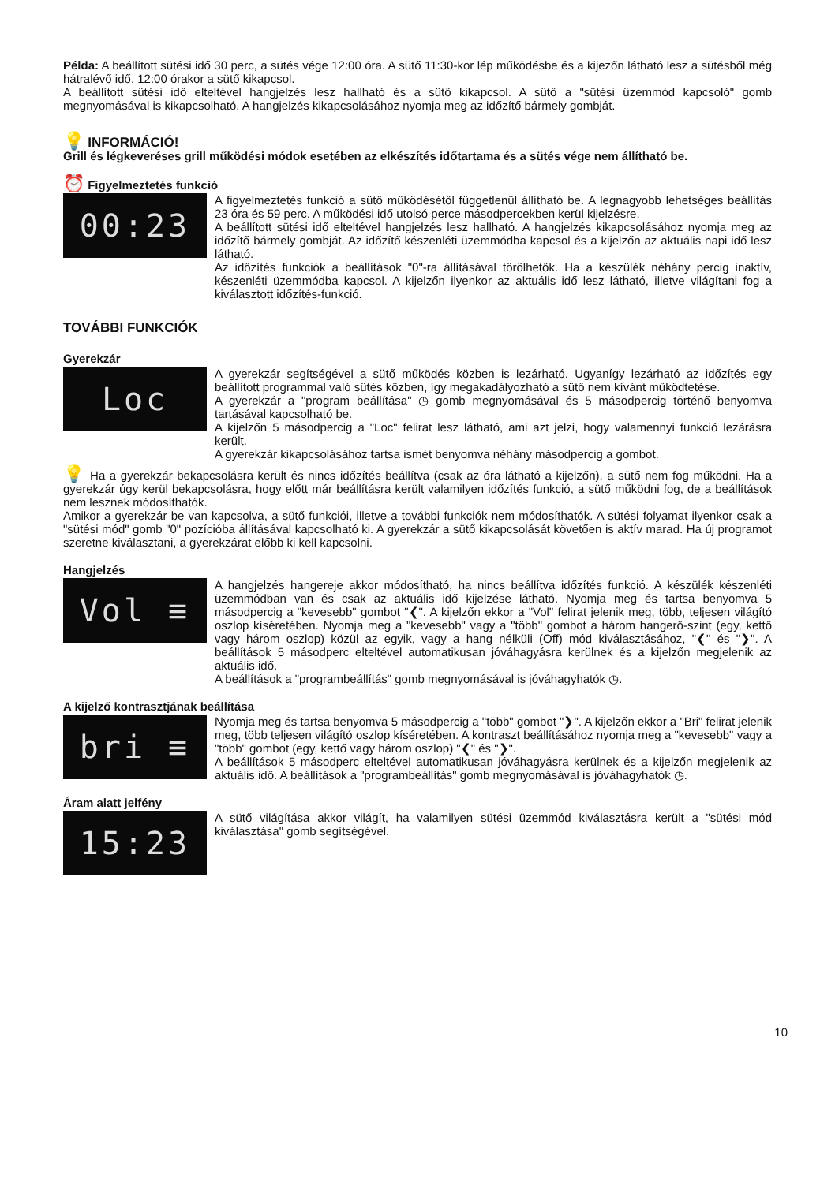Példa: A beállított sütési idő 30 perc, a sütés vége 12:00 óra. A sütő 11:30-kor lép működésbe és a kijezőn látható lesz a sütésből még hátralévő idő. 12:00 órakor a sütő kikapcsol.
A beállított sütési idő elteltével hangjelzés lesz hallható és a sütő kikapcsol. A sütő a "sütési üzemmód kapcsoló" gomb megnyomásával is kikapcsolható. A hangjelzés kikapcsolásához nyomja meg az időzítő bármely gombját.
💡 INFORMÁCIÓ!
Grill és légkeveréses grill működési módok esetében az elkészítés időtartama és a sütés vége nem állítható be.
⏰ Figyelmeztetés funkció
00:23
A figyelmeztetés funkció a sütő működésétől függetlenül állítható be. A legnagyobb lehetséges beállítás 23 óra és 59 perc. A működési idő utolsó perce másodpercekben kerül kijelzésre.
A beállított sütési idő elteltével hangjelzés lesz hallható. A hangjelzés kikapcsolásához nyomja meg az időzítő bármely gombját. Az időzítő készenléti üzemmódba kapcsol és a kijelzőn az aktuális napi idő lesz látható.
Az időzítés funkciók a beállítások "0"-ra állításával törölhetők. Ha a készülék néhány percig inaktív, készenléti üzemmódba kapcsol. A kijelzőn ilyenkor az aktuális idő lesz látható, illetve világítani fog a kiválasztott időzítés-funkció.
TOVÁBBI FUNKCIÓK
Gyerekzár
Loc
A gyerekzár segítségével a sütő működés közben is lezárható. Ugyanígy lezárható az időzítés egy beállított programmal való sütés közben, így megakadályozható a sütő nem kívánt működtetése.
A gyerekzár a "program beállítása" ◷ gomb megnyomásával és 5 másodpercig történő benyomva tartásával kapcsolható be.
A kijelzőn 5 másodpercig a "Loc" felirat lesz látható, ami azt jelzi, hogy valamennyi funkció lezárásra került.
A gyerekzár kikapcsolásához tartsa ismét benyomva néhány másodpercig a gombot.
💡 Ha a gyerekzár bekapcsolásra került és nincs időzítés beállítva (csak az óra látható a kijelzőn), a sütő nem fog működni. Ha a gyerekzár úgy kerül bekapcsolásra, hogy előtt már beállításra került valamilyen időzítés funkció, a sütő működni fog, de a beállítások nem lesznek módosíthatók.
Amikor a gyerekzár be van kapcsolva, a sütő funkciói, illetve a további funkciók nem módosíthatók. A sütési folyamat ilyenkor csak a "sütési mód" gomb "0" pozícióba állításával kapcsolható ki. A gyerekzár a sütő kikapcsolását követően is aktív marad. Ha új programot szeretne kiválasztani, a gyerekzárat előbb ki kell kapcsolni.
Hangjelzés
Vol ≡
A hangjelzés hangereje akkor módosítható, ha nincs beállítva időzítés funkció. A készülék készenléti üzemmódban van és csak az aktuális idő kijelzése látható. Nyomja meg és tartsa benyomva 5 másodpercig a "kevesebb" gombot "❮". A kijelzőn ekkor a "Vol" felirat jelenik meg, több, teljesen világító oszlop kíséretében. Nyomja meg a "kevesebb" vagy a "több" gombot a három hangerő-szint (egy, kettő vagy három oszlop) közül az egyik, vagy a hang nélküli (Off) mód kiválasztásához, "❮" és "❯". A beállítások 5 másodperc elteltével automatikusan jóváhagyásra kerülnek és a kijelzőn megjelenik az aktuális idő.
A beállítások a "programbeállítás" gomb megnyomásával is jóváhagyhatók ◷.
A kijelző kontrasztjának beállítása
bri ≡
Nyomja meg és tartsa benyomva 5 másodpercig a "több" gombot "❯". A kijelzőn ekkor a "Bri" felirat jelenik meg, több teljesen világító oszlop kíséretében. A kontraszt beállításához nyomja meg a "kevesebb" vagy a "több" gombot (egy, kettő vagy három oszlop) "❮" és "❯".
A beállítások 5 másodperc elteltével automatikusan jóváhagyásra kerülnek és a kijelzőn megjelenik az aktuális idő. A beállítások a "programbeállítás" gomb megnyomásával is jóváhagyhatók ◷.
Áram alatt jelfény
15:23
A sütő világítása akkor világít, ha valamilyen sütési üzemmód kiválasztásra került a "sütési mód kiválasztása" gomb segítségével.
10